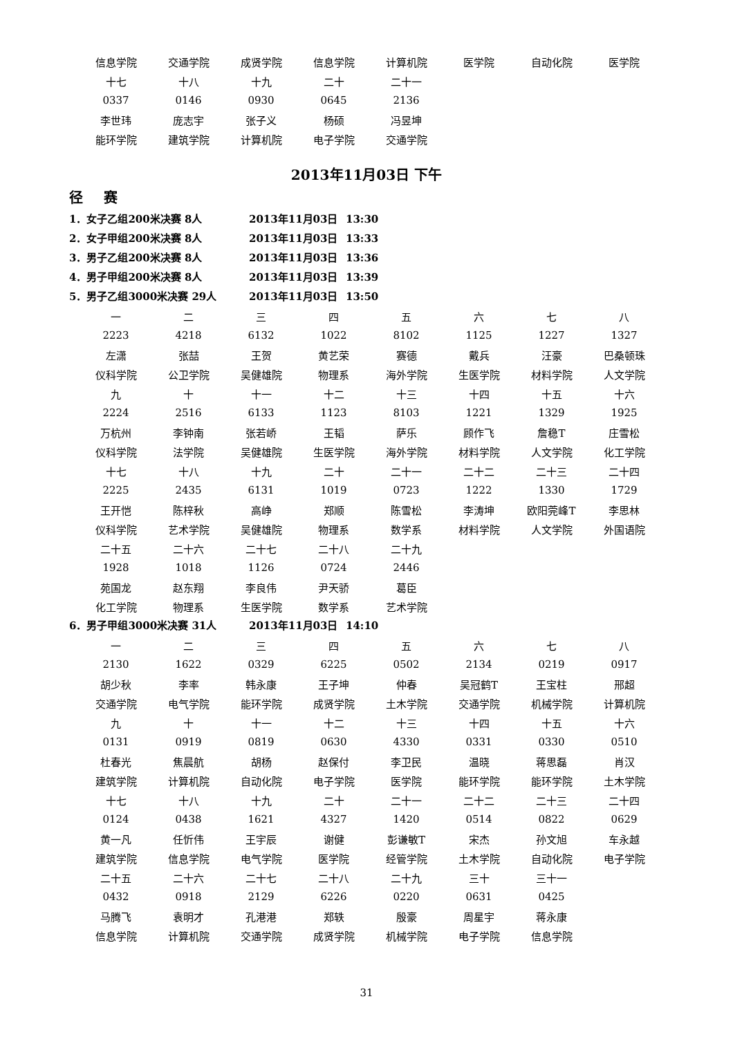| 信息学院 | 交通学院 | 成贤学院 | 信息学院 | 计算机院 | 医学院 | 自动化院 | 医学院 |
| 十七 | 十八 | 十九 | 二十 | 二十一 | | | |
| 0337 | 0146 | 0930 | 0645 | 2136 | | | |
| 李世玮 | 庞志宇 | 张子义 | 杨硕 | 冯昱坤 | | | |
| 能环学院 | 建筑学院 | 计算机院 | 电子学院 | 交通学院 | | | |
2013年11月03日 下午
径赛
1．女子乙组200米决赛 8人 2013年11月03日 13:30
2．女子甲组200米决赛 8人 2013年11月03日 13:33
3．男子乙组200米决赛 8人 2013年11月03日 13:36
4．男子甲组200米决赛 8人 2013年11月03日 13:39
5．男子乙组3000米决赛 29人 2013年11月03日 13:50
| 一 | 二 | 三 | 四 | 五 | 六 | 七 | 八 |
| 2223 | 4218 | 6132 | 1022 | 8102 | 1125 | 1227 | 1327 |
| 左潇 | 张喆 | 王贺 | 黄艺荣 | 赛德 | 戴兵 | 汪豪 | 巴桑顿珠 |
| 仪科学院 | 公卫学院 | 吴健雄院 | 物理系 | 海外学院 | 生医学院 | 材料学院 | 人文学院 |
| 九 | 十 | 十一 | 十二 | 十三 | 十四 | 十五 | 十六 |
| 2224 | 2516 | 6133 | 1123 | 8103 | 1221 | 1329 | 1925 |
| 万杭州 | 李钟南 | 张若峤 | 王韬 | 萨乐 | 顾作飞 | 詹稳T | 庄雪松 |
| 仪科学院 | 法学院 | 吴健雄院 | 生医学院 | 海外学院 | 材料学院 | 人文学院 | 化工学院 |
| 十七 | 十八 | 十九 | 二十 | 二十一 | 二十二 | 二十三 | 二十四 |
| 2225 | 2435 | 6131 | 1019 | 0723 | 1222 | 1330 | 1729 |
| 王开恺 | 陈梓秋 | 高峥 | 郑顺 | 陈雪松 | 李涛坤 | 欧阳莞峰T | 李思林 |
| 仪科学院 | 艺术学院 | 吴健雄院 | 物理系 | 数学系 | 材料学院 | 人文学院 | 外国语院 |
| 二十五 | 二十六 | 二十七 | 二十八 | 二十九 | | | |
| 1928 | 1018 | 1126 | 0724 | 2446 | | | |
| 苑国龙 | 赵东翔 | 李良伟 | 尹天骄 | 葛臣 | | | |
| 化工学院 | 物理系 | 生医学院 | 数学系 | 艺术学院 | | | |
6．男子甲组3000米决赛 31人 2013年11月03日 14:10
| 一 | 二 | 三 | 四 | 五 | 六 | 七 | 八 |
| 2130 | 1622 | 0329 | 6225 | 0502 | 2134 | 0219 | 0917 |
| 胡少秋 | 李率 | 韩永康 | 王子坤 | 仲春 | 吴冠鹤T | 王宝柱 | 邢超 |
| 交通学院 | 电气学院 | 能环学院 | 成贤学院 | 土木学院 | 交通学院 | 机械学院 | 计算机院 |
| 九 | 十 | 十一 | 十二 | 十三 | 十四 | 十五 | 十六 |
| 0131 | 0919 | 0819 | 0630 | 4330 | 0331 | 0330 | 0510 |
| 杜春光 | 焦晨航 | 胡杨 | 赵保付 | 李卫民 | 温晓 | 蒋思磊 | 肖汉 |
| 建筑学院 | 计算机院 | 自动化院 | 电子学院 | 医学院 | 能环学院 | 能环学院 | 土木学院 |
| 十七 | 十八 | 十九 | 二十 | 二十一 | 二十二 | 二十三 | 二十四 |
| 0124 | 0438 | 1621 | 4327 | 1420 | 0514 | 0822 | 0629 |
| 黄一凡 | 任忻伟 | 王宇辰 | 谢健 | 彭谦敏T | 宋杰 | 孙文旭 | 车永越 |
| 建筑学院 | 信息学院 | 电气学院 | 医学院 | 经管学院 | 土木学院 | 自动化院 | 电子学院 |
| 二十五 | 二十六 | 二十七 | 二十八 | 二十九 | 三十 | 三十一 | |
| 0432 | 0918 | 2129 | 6226 | 0220 | 0631 | 0425 | |
| 马腾飞 | 袁明才 | 孔港港 | 郑轶 | 殷豪 | 周星宇 | 蒋永康 | |
| 信息学院 | 计算机院 | 交通学院 | 成贤学院 | 机械学院 | 电子学院 | 信息学院 | |
31